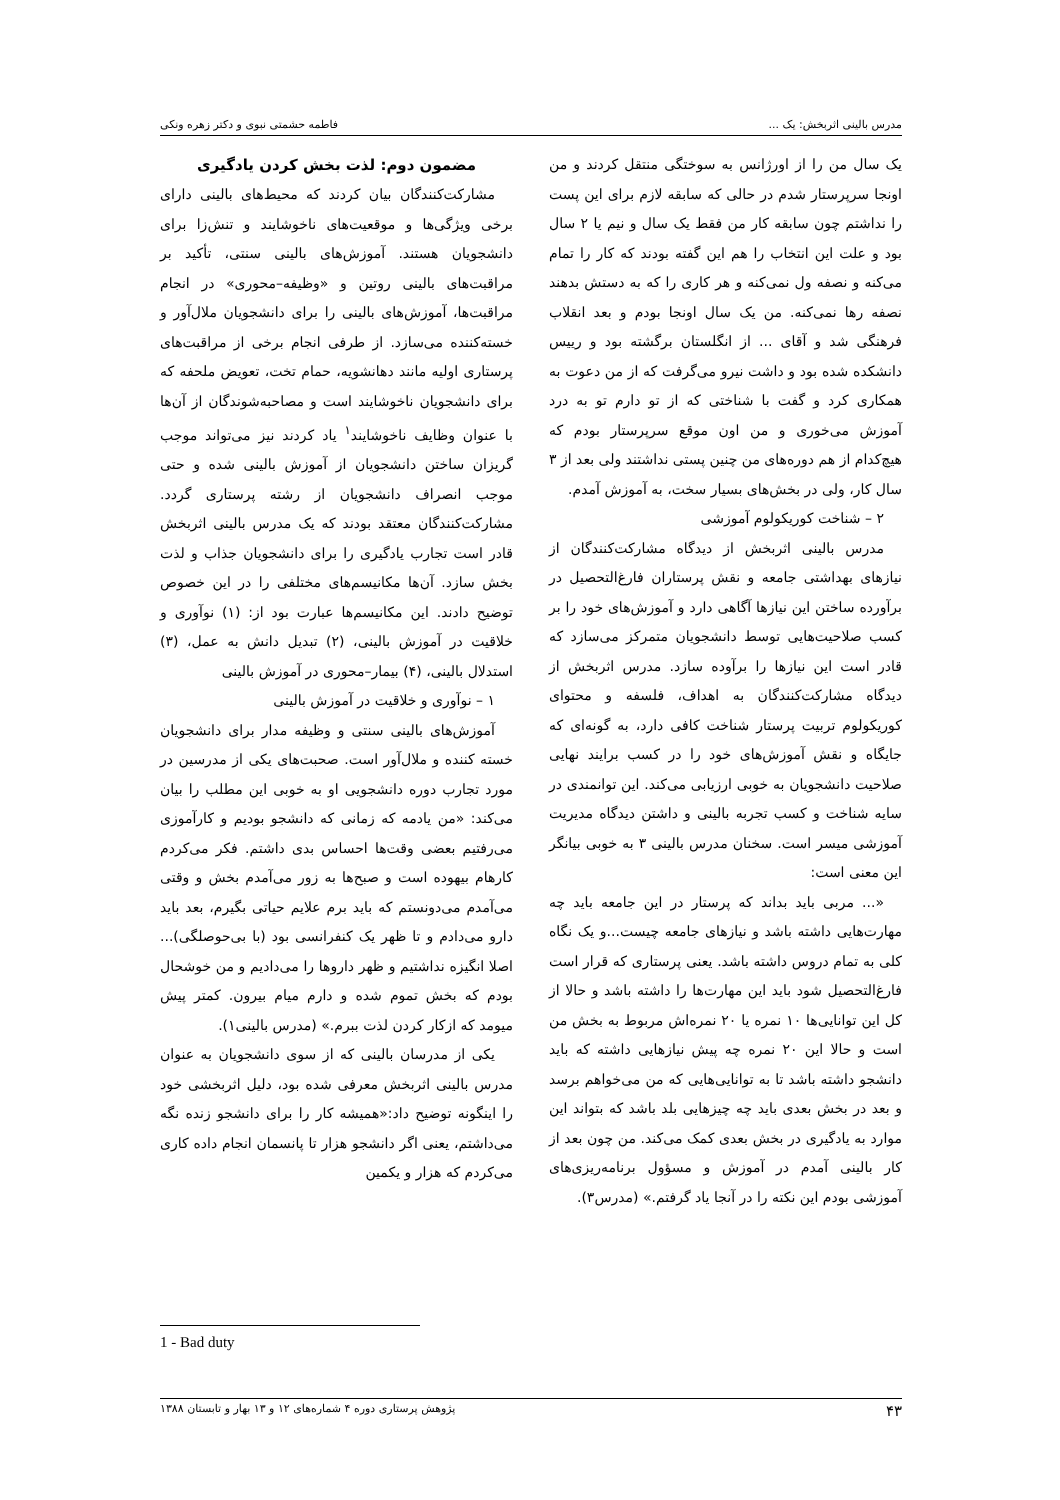مدرس بالینی اثربخش: یک ... فاطمه حشمتی نبوی و دکتر زهره ونکی
یک سال من را از اورژانس به سوختگی منتقل کردند و من اونجا سرپرستار شدم در حالی که سابقه لازم برای این پست را نداشتم چون سابقه کار من فقط یک سال و نیم یا ۲ سال بود و علت این انتخاب را هم این گفته بودند که کار را تمام می‌کنه و نصفه ول نمی‌کنه و هر کاری را که به دستش بدهند نصفه رها نمی‌کنه. من یک سال اونجا بودم و بعد انقلاب فرهنگی شد و آقای ... از انگلستان برگشته بود و رییس دانشکده شده بود و داشت نیرو می‌گرفت که از من دعوت به همکاری کرد و گفت با شناختی که از تو دارم تو به درد آموزش می‌خوری و من اون موقع سرپرستار بودم که هیچ‌کدام از هم دوره‌های من چنین پستی نداشتند ولی بعد از ۳ سال کار، ولی در بخش‌های بسیار سخت، به آموزش آمدم.
۲ – شناخت کوریکولوم آموزشی
مدرس بالینی اثربخش از دیدگاه مشارکت‌کنندگان از نیازهای بهداشتی جامعه و نقش پرستاران فارغ‌التحصیل در برآورده ساختن این نیازها آگاهی دارد و آموزش‌های خود را بر کسب صلاحیت‌هایی توسط دانشجویان متمرکز می‌سازد که قادر است این نیازها را برآوده سازد. مدرس اثربخش از دیدگاه مشارکت‌کنندگان به اهداف، فلسفه و محتوای کوریکولوم تربیت پرستار شناخت کافی دارد، به گونه‌ای که جایگاه و نقش آموزش‌های خود را در کسب برایند نهایی صلاحیت دانشجویان به خوبی ارزیابی می‌کند. این توانمندی در سایه شناخت و کسب تجربه بالینی و داشتن دیدگاه مدیریت آموزشی میسر است. سخنان مدرس بالینی ۳ به خوبی بیانگر این معنی است:
«... مربی باید بداند که پرستار در این جامعه باید چه مهارت‌هایی داشته باشد و نیازهای جامعه چیست...و یک نگاه کلی به تمام دروس داشته باشد. یعنی پرستاری که قرار است فارغ‌التحصیل شود باید این مهارت‌ها را داشته باشد و حالا از کل این توانایی‌ها ۱۰ نمره یا ۲۰ نمره‌اش مربوط به بخش من است و حالا این ۲۰ نمره چه پیش نیازهایی داشته که باید دانشجو داشته باشد تا به توانایی‌هایی که من می‌خواهم برسد و بعد در بخش بعدی باید چه چیزهایی بلد باشد که بتواند این موارد به یادگیری در بخش بعدی کمک می‌کند. من چون بعد از کار بالینی آمدم در آموزش و مسؤول برنامه‌ریزی‌های آموزشی بودم این نکته را در آنجا یاد گرفتم.» (مدرس۳).
مضمون دوم: لذت بخش کردن یادگیری
مشارکت‌کنندگان بیان کردند که محیط‌های بالینی دارای برخی ویژگی‌ها و موقعیت‌های ناخوشایند و تنش‌زا برای دانشجویان هستند. آموزش‌های بالینی سنتی، تأکید بر مراقبت‌های بالینی روتین و «وظیفه–محوری» در انجام مراقبت‌ها، آموزش‌های بالینی را برای دانشجویان ملال‌آور و خسته‌کننده می‌سازد. از طرفی انجام برخی از مراقبت‌های پرستاری اولیه مانند دهانشویه، حمام تخت، تعویض ملحفه که برای دانشجویان ناخوشایند است و مصاحبه‌شوندگان از آن‌ها با عنوان وظایف ناخوشایند<sup>۱</sup> یاد کردند نیز می‌تواند موجب گریزان ساختن دانشجویان از آموزش بالینی شده و حتی موجب انصراف دانشجویان از رشته پرستاری گردد. مشارکت‌کنندگان معتقد بودند که یک مدرس بالینی اثربخش قادر است تجارب یادگیری را برای دانشجویان جذاب و لذت بخش سازد. آن‌ها مکانیسم‌های مختلفی را در این خصوص توضیح دادند. این مکانیسم‌ها عبارت بود از: (۱) نوآوری و خلاقیت در آموزش بالینی، (۲) تبدیل دانش به عمل، (۳) استدلال بالینی، (۴) بیمار–محوری در آموزش بالینی
۱ – نوآوری و خلاقیت در آموزش بالینی
آموزش‌های بالینی سنتی و وظیفه مدار برای دانشجویان خسته کننده و ملال‌آور است. صحبت‌های یکی از مدرسین در مورد تجارب دوره دانشجویی او به خوبی این مطلب را بیان می‌کند: «من یادمه که زمانی که دانشجو بودیم و کارآموزی می‌رفتیم بعضی وقت‌ها احساس بدی داشتم. فکر می‌کردم کارهام بیهوده است و صبح‌ها به زور می‌آمدم بخش و وقتی می‌آمدم می‌دونستم که باید برم علایم حیاتی بگیرم، بعد باید دارو می‌دادم و تا ظهر یک کنفرانسی بود (با بی‌حوصلگی)... اصلا انگیزه نداشتیم و ظهر داروها را می‌دادیم و من خوشحال بودم که بخش تموم شده و دارم میام بیرون. کمتر پیش میومد که ازکار کردن لذت ببرم.» (مدرس بالینی۱).
یکی از مدرسان بالینی که از سوی دانشجویان به عنوان مدرس بالینی اثربخش معرفی شده بود، دلیل اثربخشی خود را اینگونه توضیح داد:«همیشه کار را برای دانشجو زنده نگه می‌داشتم، یعنی اگر دانشجو هزار تا پانسمان انجام داده کاری می‌کردم که هزار و یکمین
1 - Bad duty
۴۳ پژوهش پرستاری دوره ۴ شماره‌های ۱۲ و ۱۳ بهار و تابستان ۱۳۸۸